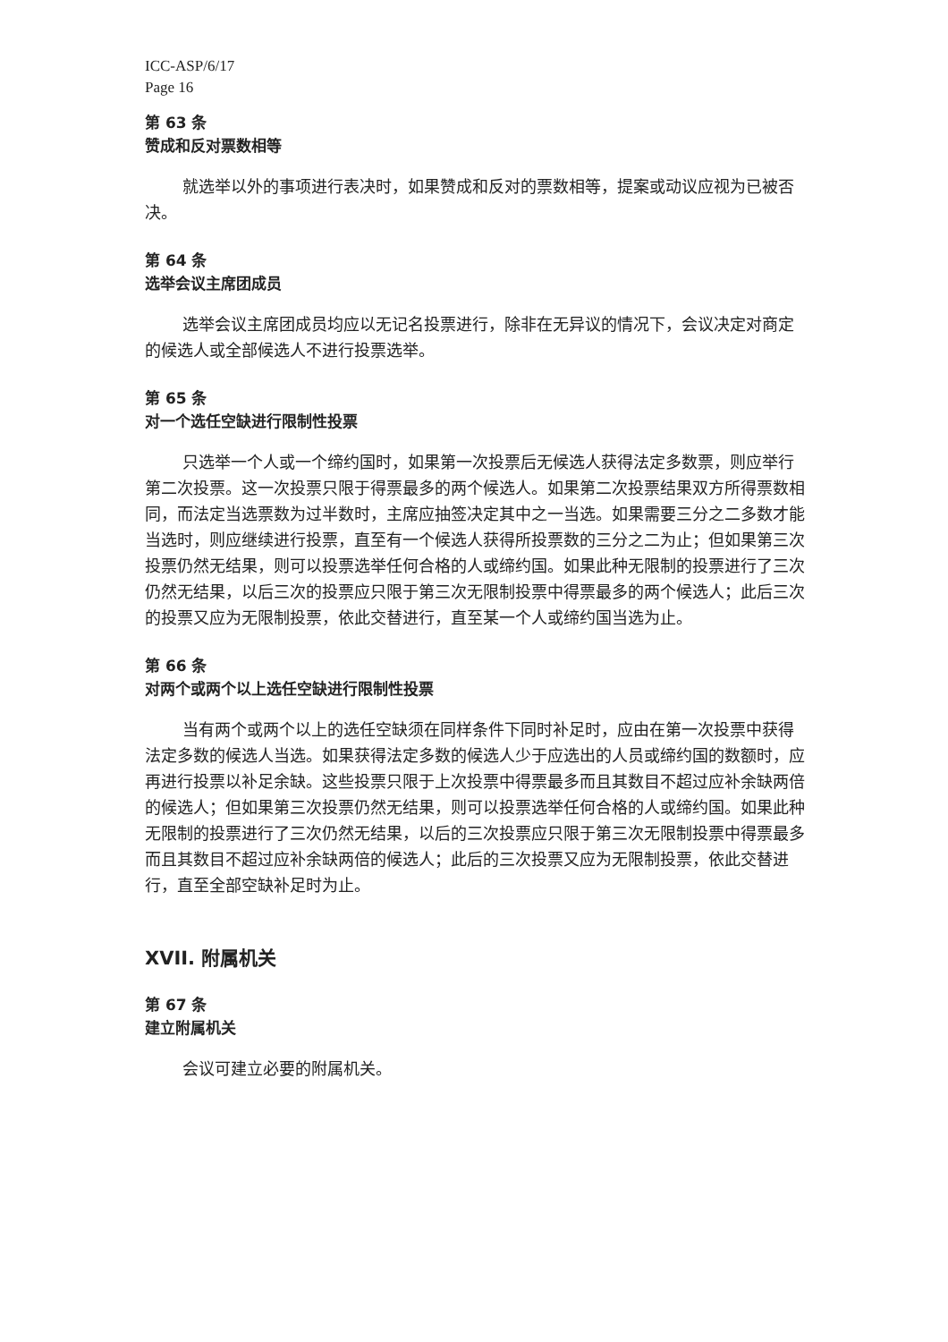ICC-ASP/6/17
Page 16
第 63 条
赞成和反对票数相等
就选举以外的事项进行表决时，如果赞成和反对的票数相等，提案或动议应视为已被否决。
第 64 条
选举会议主席团成员
选举会议主席团成员均应以无记名投票进行，除非在无异议的情况下，会议决定对商定的候选人或全部候选人不进行投票选举。
第 65 条
对一个选任空缺进行限制性投票
只选举一个人或一个缔约国时，如果第一次投票后无候选人获得法定多数票，则应举行第二次投票。这一次投票只限于得票最多的两个候选人。如果第二次投票结果双方所得票数相同，而法定当选票数为过半数时，主席应抽签决定其中之一当选。如果需要三分之二多数才能当选时，则应继续进行投票，直至有一个候选人获得所投票数的三分之二为止；但如果第三次投票仍然无结果，则可以投票选举任何合格的人或缔约国。如果此种无限制的投票进行了三次仍然无结果，以后三次的投票应只限于第三次无限制投票中得票最多的两个候选人；此后三次的投票又应为无限制投票，依此交替进行，直至某一个人或缔约国当选为止。
第 66 条
对两个或两个以上选任空缺进行限制性投票
当有两个或两个以上的选任空缺须在同样条件下同时补足时，应由在第一次投票中获得法定多数的候选人当选。如果获得法定多数的候选人少于应选出的人员或缔约国的数额时，应再进行投票以补足余缺。这些投票只限于上次投票中得票最多而且其数目不超过应补余缺两倍的候选人；但如果第三次投票仍然无结果，则可以投票选举任何合格的人或缔约国。如果此种无限制的投票进行了三次仍然无结果，以后的三次投票应只限于第三次无限制投票中得票最多而且其数目不超过应补余缺两倍的候选人；此后的三次投票又应为无限制投票，依此交替进行，直至全部空缺补足时为止。
XVII. 附属机关
第 67 条
建立附属机关
会议可建立必要的附属机关。